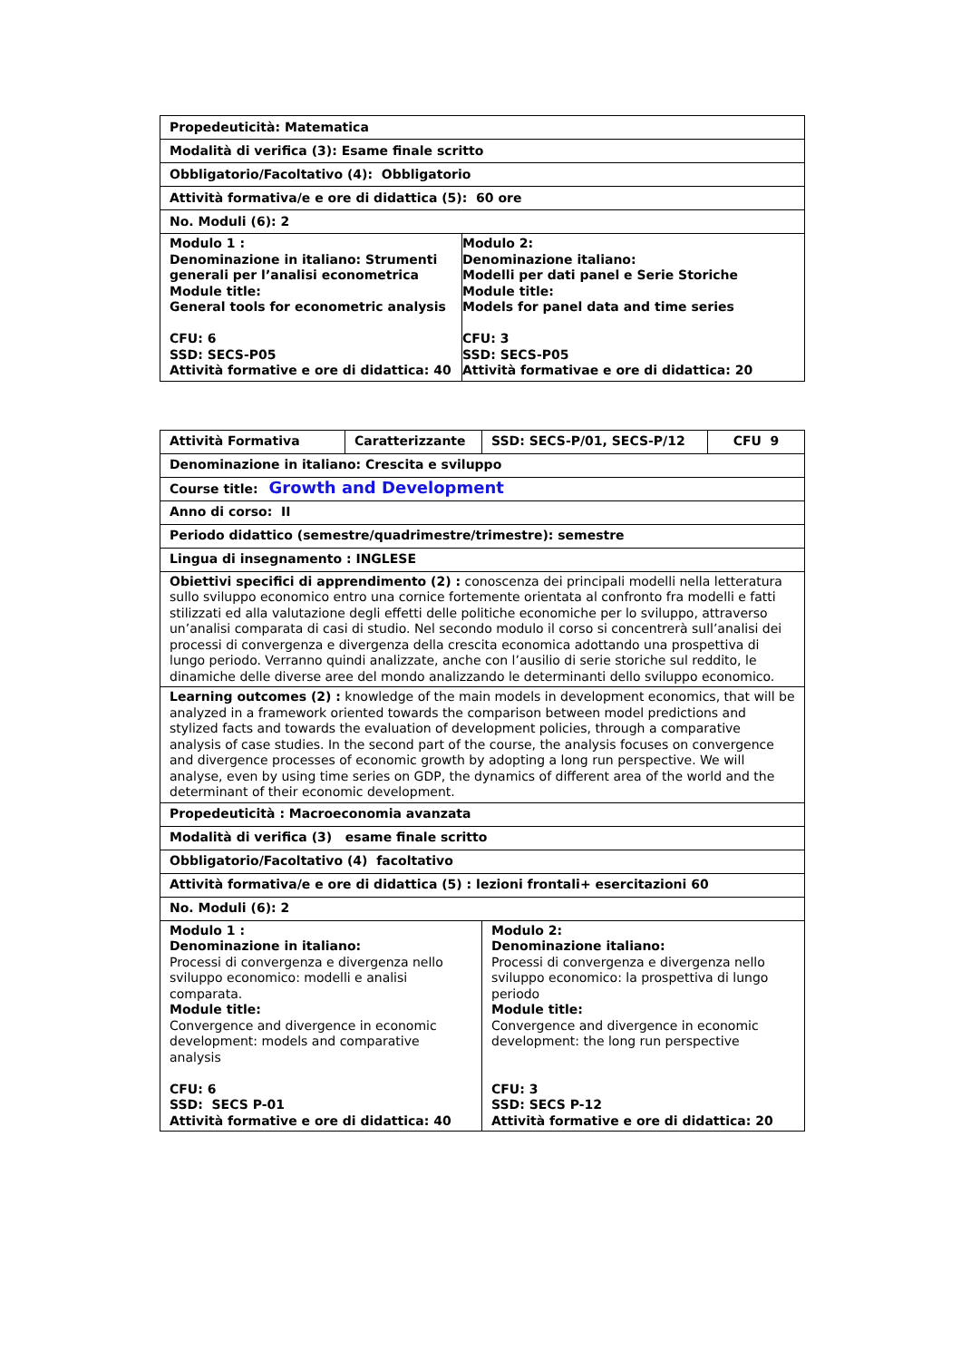| Propedeuticità: Matematica | |
| Modalità di verifica (3): Esame finale scritto | |
| Obbligatorio/Facoltativo (4): Obbligatorio | |
| Attività formativa/e e ore di didattica (5): 60 ore | |
| No. Moduli (6): 2 | |
| Modulo 1 : Denominazione in italiano: Strumenti generali per l’analisi econometrica Module title: General tools for econometric analysis CFU: 6 SSD: SECS-P05 Attività formative e ore di didattica: 40 | Modulo 2: Denominazione italiano: Modelli per dati panel e Serie Storiche Module title: Models for panel data and time series CFU: 3 SSD: SECS-P05 Attività formativae e ore di didattica: 20 |
| Attività Formativa | Caratterizzante | SSD: SECS-P/01, SECS-P/12 | CFU 9 |
| Denominazione in italiano: Crescita e sviluppo | | | |
| Course title: Growth and Development | | | |
| Anno di corso: II | | | |
| Periodo didattico (semestre/quadrimestre/trimestre): semestre | | | |
| Lingua di insegnamento : INGLESE | | | |
| Obiettivi specifici di apprendimento (2) : conoscenza dei principali modelli nella letteratura sullo sviluppo economico entro una cornice fortemente orientata al confronto fra modelli e fatti stilizzati ed alla valutazione degli effetti delle politiche economiche per lo sviluppo, attraverso un’analisi comparata di casi di studio. Nel secondo modulo il corso si concentrerà sull’analisi dei processi di convergenza e divergenza della crescita economica adottando una prospettiva di lungo periodo. Verranno quindi analizzate, anche con l’ausilio di serie storiche sul reddito, le dinamiche delle diverse aree del mondo analizzando le determinanti dello sviluppo economico. | | | |
| Learning outcomes (2) : knowledge of the main models in development economics, that will be analyzed in a framework oriented towards the comparison between model predictions and stylized facts and towards the evaluation of development policies, through a comparative analysis of case studies. In the second part of the course, the analysis focuses on convergence and divergence processes of economic growth by adopting a long run perspective. We will analyse, even by using time series on GDP, the dynamics of different area of the world and the determinant of their economic development. | | | |
| Propedeuticità : Macroeconomia avanzata | | | |
| Modalità di verifica (3) esame finale scritto | | | |
| Obbligatorio/Facoltativo (4) facoltativo | | | |
| Attività formativa/e e ore di didattica (5) : lezioni frontali+ esercitazioni 60 | | | |
| No. Moduli (6): 2 | | | |
| Modulo 1 : Denominazione in italiano: Processi di convergenza e divergenza nello sviluppo economico: modelli e analisi comparata. Module title: Convergence and divergence in economic development: models and comparative analysis CFU: 6 SSD: SECS P-01 Attività formative e ore di didattica: 40 | | Modulo 2: Denominazione italiano: Processi di convergenza e divergenza nello sviluppo economico: la prospettiva di lungo periodo Module title: Convergence and divergence in economic development: the long run perspective CFU: 3 SSD: SECS P-12 Attività formative e ore di didattica: 20 | |